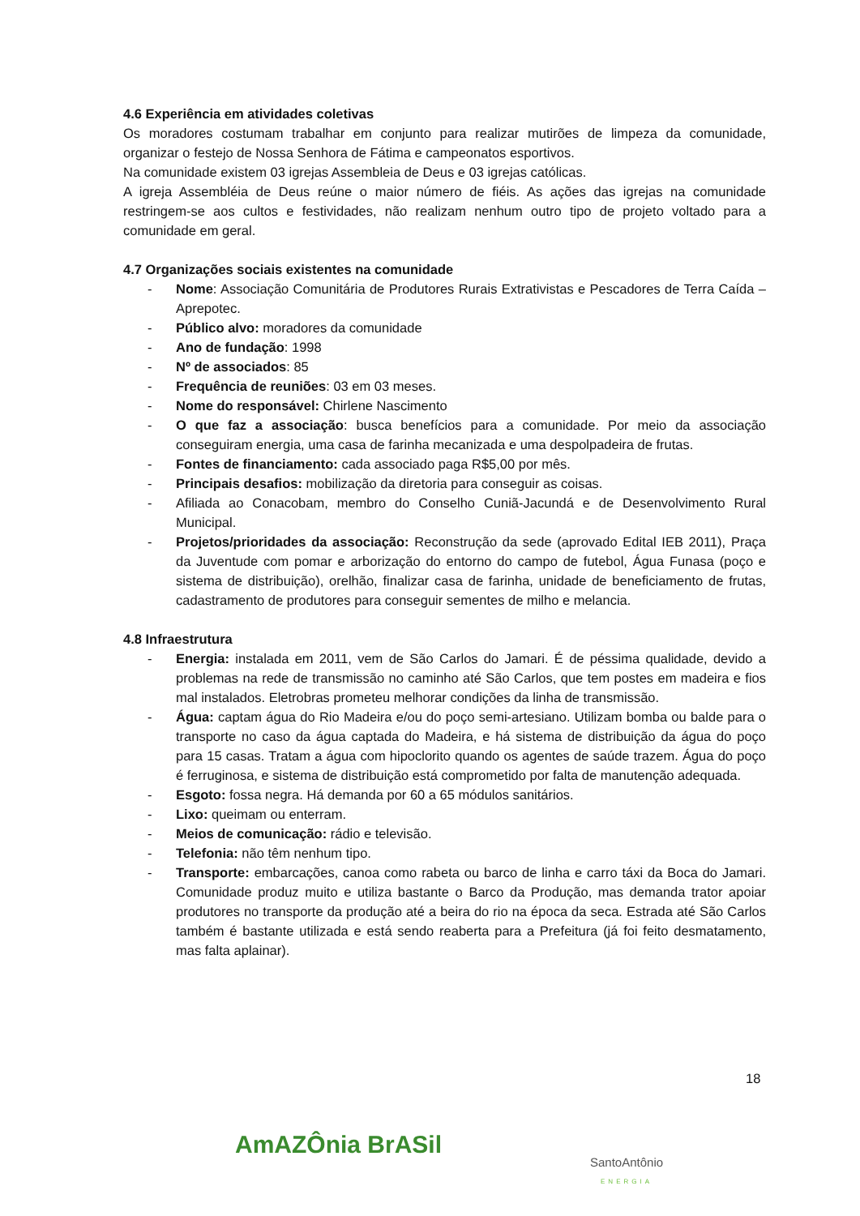4.6 Experiência em atividades coletivas
Os moradores costumam trabalhar em conjunto para realizar mutirões de limpeza da comunidade, organizar o festejo de Nossa Senhora de Fátima e campeonatos esportivos.
Na comunidade existem 03 igrejas Assembleia de Deus e 03 igrejas católicas.
A igreja Assembléia de Deus reúne o maior número de fiéis. As ações das igrejas na comunidade restringem-se aos cultos e festividades, não realizam nenhum outro tipo de projeto voltado para a comunidade em geral.
4.7 Organizações sociais existentes na comunidade
- Nome: Associação Comunitária de Produtores Rurais Extrativistas e Pescadores de Terra Caída – Aprepotec.
- Público alvo: moradores da comunidade
- Ano de fundação: 1998
- Nº de associados: 85
- Frequência de reuniões: 03 em 03 meses.
- Nome do responsável: Chirlene Nascimento
- O que faz a associação: busca benefícios para a comunidade. Por meio da associação conseguiram energia, uma casa de farinha mecanizada e uma despolpadeira de frutas.
- Fontes de financiamento: cada associado paga R$5,00 por mês.
- Principais desafios: mobilização da diretoria para conseguir as coisas.
- Afiliada ao Conacobam, membro do Conselho Cuniã-Jacundá e de Desenvolvimento Rural Municipal.
- Projetos/prioridades da associação: Reconstrução da sede (aprovado Edital IEB 2011), Praça da Juventude com pomar e arborização do entorno do campo de futebol, Água Funasa (poço e sistema de distribuição), orelhão, finalizar casa de farinha, unidade de beneficiamento de frutas, cadastramento de produtores para conseguir sementes de milho e melancia.
4.8 Infraestrutura
- Energia: instalada em 2011, vem de São Carlos do Jamari. É de péssima qualidade, devido a problemas na rede de transmissão no caminho até São Carlos, que tem postes em madeira e fios mal instalados. Eletrobras prometeu melhorar condições da linha de transmissão.
- Água: captam água do Rio Madeira e/ou do poço semi-artesiano. Utilizam bomba ou balde para o transporte no caso da água captada do Madeira, e há sistema de distribuição da água do poço para 15 casas. Tratam a água com hipoclorito quando os agentes de saúde trazem. Água do poço é ferruginosa, e sistema de distribuição está comprometido por falta de manutenção adequada.
- Esgoto: fossa negra. Há demanda por 60 a 65 módulos sanitários.
- Lixo: queimam ou enterram.
- Meios de comunicação: rádio e televisão.
- Telefonia: não têm nenhum tipo.
- Transporte: embarcações, canoa como rabeta ou barco de linha e carro táxi da Boca do Jamari. Comunidade produz muito e utiliza bastante o Barco da Produção, mas demanda trator apoiar produtores no transporte da produção até a beira do rio na época da seca. Estrada até São Carlos também é bastante utilizada e está sendo reaberta para a Prefeitura (já foi feito desmatamento, mas falta aplainar).
18
AmAZÔnia BrASil SantoAntônio
ENERGIA